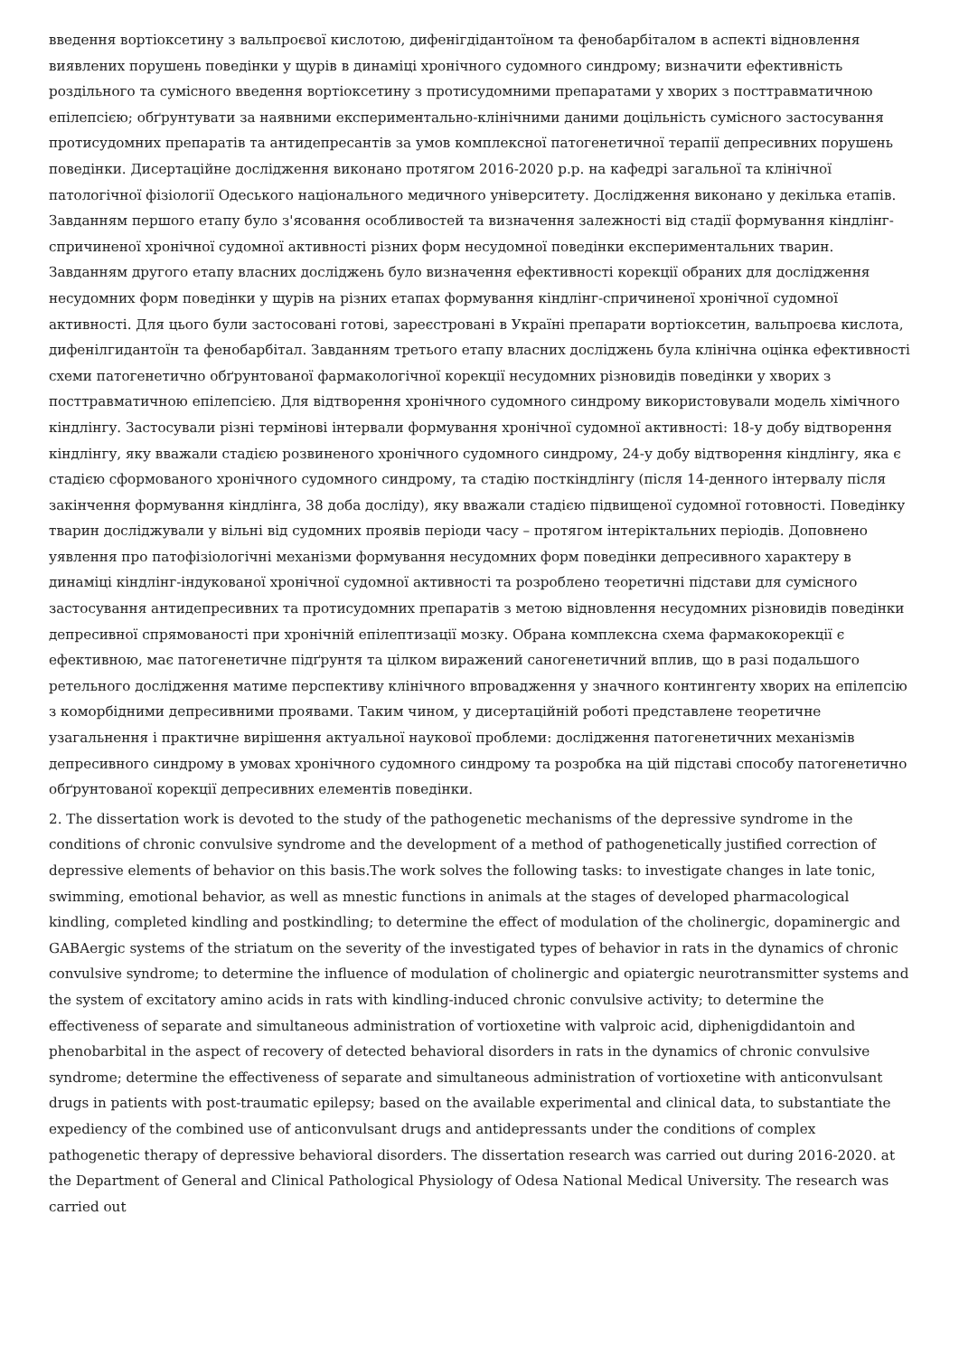введення вортіоксетину з вальпроєвої кислотою, дифенігдідантоїном та фенобарбіталом в аспекті відновлення виявлених порушень поведінки у щурів в динаміці хронічного судомного синдрому; визначити ефективність роздільного та сумісного введення вортіоксетину з протисудомними препаратами у хворих з посттравматичною епілепсією; обґрунтувати за наявними експериментально-клінічними даними доцільність сумісного застосування протисудомних препаратів та антидепресантів за умов комплексної патогенетичної терапії депресивних порушень поведінки. Дисертаційне дослідження виконано протягом 2016-2020 р.р. на кафедрі загальної та клінічної патологічної фізіології Одеського національного медичного університету. Дослідження виконано у декілька етапів. Завданням першого етапу було з'ясовання особливостей та визначення залежності від стадії формування кіндлінг-спричиненої хронічної судомної активності різних форм несудомної поведінки експериментальних тварин. Завданням другого етапу власних досліджень було визначення ефективності корекції обраних для дослідження несудомних форм поведінки у щурів на різних етапах формування кіндлінг-спричиненої хронічної судомної активності. Для цього були застосовані готові, зареєстровані в Україні препарати вортіоксетин, вальпроєва кислота, дифенілгидантоїн та фенобарбітал. Завданням третього етапу власних досліджень була клінічна оцінка ефективності схеми патогенетично обґрунтованої фармакологічної корекції несудомних різновидів поведінки у хворих з посттравматичною епілепсією. Для відтворення хронічного судомного синдрому використовували модель хімічного кіндлінгу. Застосували різні термінові інтервали формування хронічної судомної активності: 18-у добу відтворення кіндлінгу, яку вважали стадією розвиненого хронічного судомного синдрому, 24-у добу відтворення кіндлінгу, яка є стадією сформованого хронічного судомного синдрому, та стадію посткіндлінгу (після 14-денного інтервалу після закінчення формування кіндлінга, 38 доба досліду), яку вважали стадією підвищеної судомної готовності. Поведінку тварин досліджували у вільні від судомних проявів періоди часу – протягом інтеріктальних періодів. Доповнено уявлення про патофізіологічні механізми формування несудомних форм поведінки депресивного характеру в динаміці кіндлінг-індукованої хронічної судомної активності та розроблено теоретичні підстави для сумісного застосування антидепресивних та протисудомних препаратів з метою відновлення несудомних різновидів поведінки депресивної спрямованості при хронічній епілептизації мозку. Обрана комплексна схема фармакокорекції є ефективною, має патогенетичне підґрунтя та цілком виражений саногенетичний вплив, що в разі подальшого ретельного дослідження матиме перспективу клінічного впровадження у значного контингенту хворих на епілепсію з коморбідними депресивними проявами. Таким чином, у дисертаційній роботі представлене теоретичне узагальнення і практичне вирішення актуальної наукової проблеми: дослідження патогенетичних механізмів депресивного синдрому в умовах хронічного судомного синдрому та розробка на цій підставі способу патогенетично обґрунтованої корекції депресивних елементів поведінки.
2. The dissertation work is devoted to the study of the pathogenetic mechanisms of the depressive syndrome in the conditions of chronic convulsive syndrome and the development of a method of pathogenetically justified correction of depressive elements of behavior on this basis.The work solves the following tasks: to investigate changes in late tonic, swimming, emotional behavior, as well as mnestic functions in animals at the stages of developed pharmacological kindling, completed kindling and postkindling; to determine the effect of modulation of the cholinergic, dopaminergic and GABAergic systems of the striatum on the severity of the investigated types of behavior in rats in the dynamics of chronic convulsive syndrome; to determine the influence of modulation of cholinergic and opiatergic neurotransmitter systems and the system of excitatory amino acids in rats with kindling-induced chronic convulsive activity; to determine the effectiveness of separate and simultaneous administration of vortioxetine with valproic acid, diphenigdidantoin and phenobarbital in the aspect of recovery of detected behavioral disorders in rats in the dynamics of chronic convulsive syndrome; determine the effectiveness of separate and simultaneous administration of vortioxetine with anticonvulsant drugs in patients with post-traumatic epilepsy; based on the available experimental and clinical data, to substantiate the expediency of the combined use of anticonvulsant drugs and antidepressants under the conditions of complex pathogenetic therapy of depressive behavioral disorders. The dissertation research was carried out during 2016-2020. at the Department of General and Clinical Pathological Physiology of Odesa National Medical University. The research was carried out